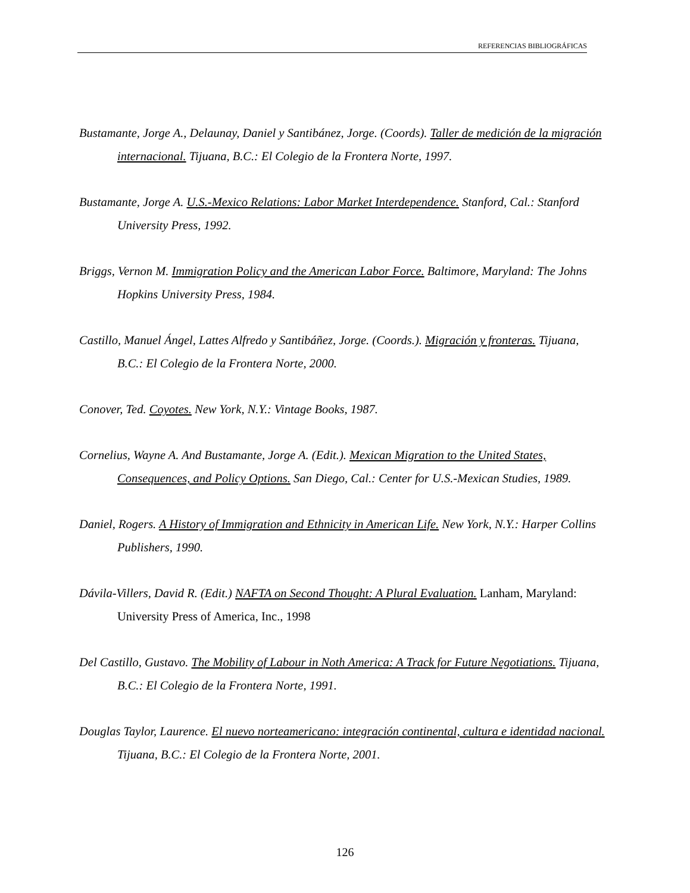REFERENCIAS BIBLIOGRÁFICAS
Bustamante, Jorge A., Delaunay, Daniel y Santibánez, Jorge. (Coords). Taller de medición de la migración internacional. Tijuana, B.C.: El Colegio de la Frontera Norte, 1997.
Bustamante, Jorge A. U.S.-Mexico Relations: Labor Market Interdependence. Stanford, Cal.: Stanford University Press, 1992.
Briggs, Vernon M. Immigration Policy and the American Labor Force. Baltimore, Maryland: The Johns Hopkins University Press, 1984.
Castillo, Manuel Ángel, Lattes Alfredo y Santibáñez, Jorge. (Coords.). Migración y fronteras. Tijuana, B.C.: El Colegio de la Frontera Norte, 2000.
Conover, Ted. Coyotes. New York, N.Y.: Vintage Books, 1987.
Cornelius, Wayne A. And Bustamante, Jorge A. (Edit.). Mexican Migration to the United States, Consequences, and Policy Options. San Diego, Cal.: Center for U.S.-Mexican Studies, 1989.
Daniel, Rogers. A History of Immigration and Ethnicity in American Life. New York, N.Y.: Harper Collins Publishers, 1990.
Dávila-Villers, David R. (Edit.) NAFTA on Second Thought: A Plural Evaluation. Lanham, Maryland: University Press of America, Inc., 1998
Del Castillo, Gustavo. The Mobility of Labour in Noth America: A Track for Future Negotiations. Tijuana, B.C.: El Colegio de la Frontera Norte, 1991.
Douglas Taylor, Laurence. El nuevo norteamericano: integración continental, cultura e identidad nacional. Tijuana, B.C.: El Colegio de la Frontera Norte, 2001.
126